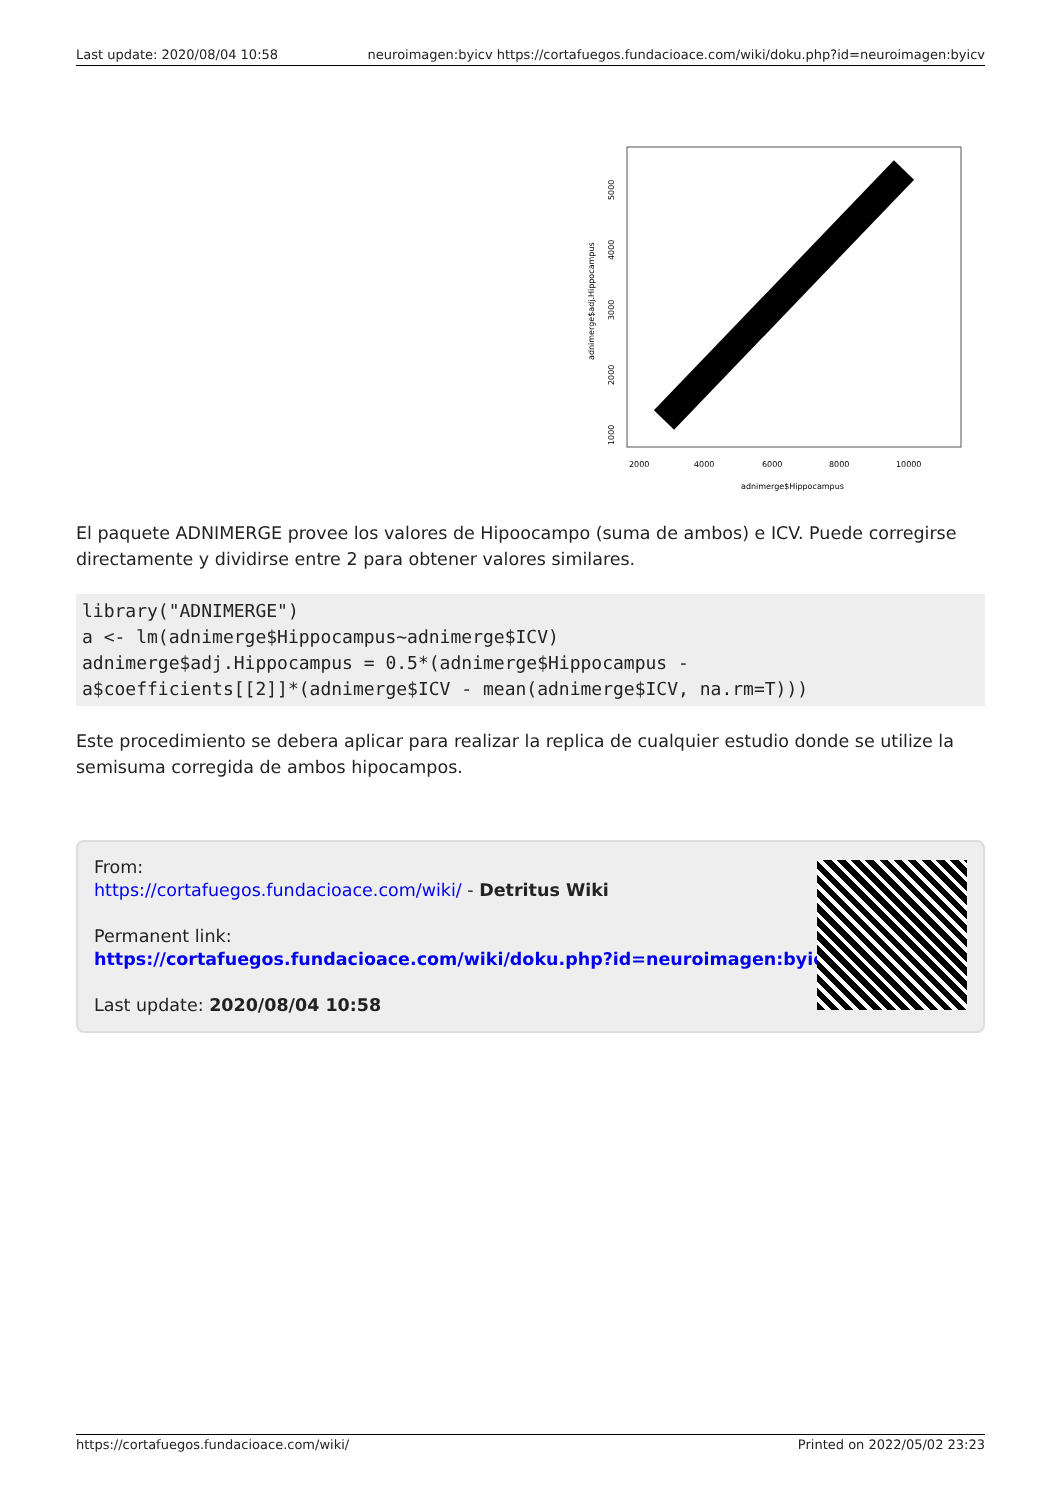Last update: 2020/08/04 10:58 neuroimagen:byicv https://cortafuegos.fundacioace.com/wiki/doku.php?id=neuroimagen:byicv
2000
4000
6000
8000
10000
adnimerge$Hippocampus
adnimerge$adj.Hippocampus
1000
2000
3000
4000
5000
El paquete ADNIMERGE provee los valores de Hipoocampo (suma de ambos) e ICV. Puede corregirse directamente y dividirse entre 2 para obtener valores similares.
library("ADNIMERGE")
a <- lm(adnimerge$Hippocampus~adnimerge$ICV)
adnimerge$adj.Hippocampus = 0.5*(adnimerge$Hippocampus -
a$coefficients[[2]]*(adnimerge$ICV - mean(adnimerge$ICV, na.rm=T)))
Este procedimiento se debera aplicar para realizar la replica de cualquier estudio donde se utilize la semisuma corregida de ambos hipocampos.
From:
https://cortafuegos.fundacioace.com/wiki/ - Detritus Wiki
Permanent link:
https://cortafuegos.fundacioace.com/wiki/doku.php?id=neuroimagen:byicv
Last update: 2020/08/04 10:58
https://cortafuegos.fundacioace.com/wiki/ Printed on 2022/05/02 23:23